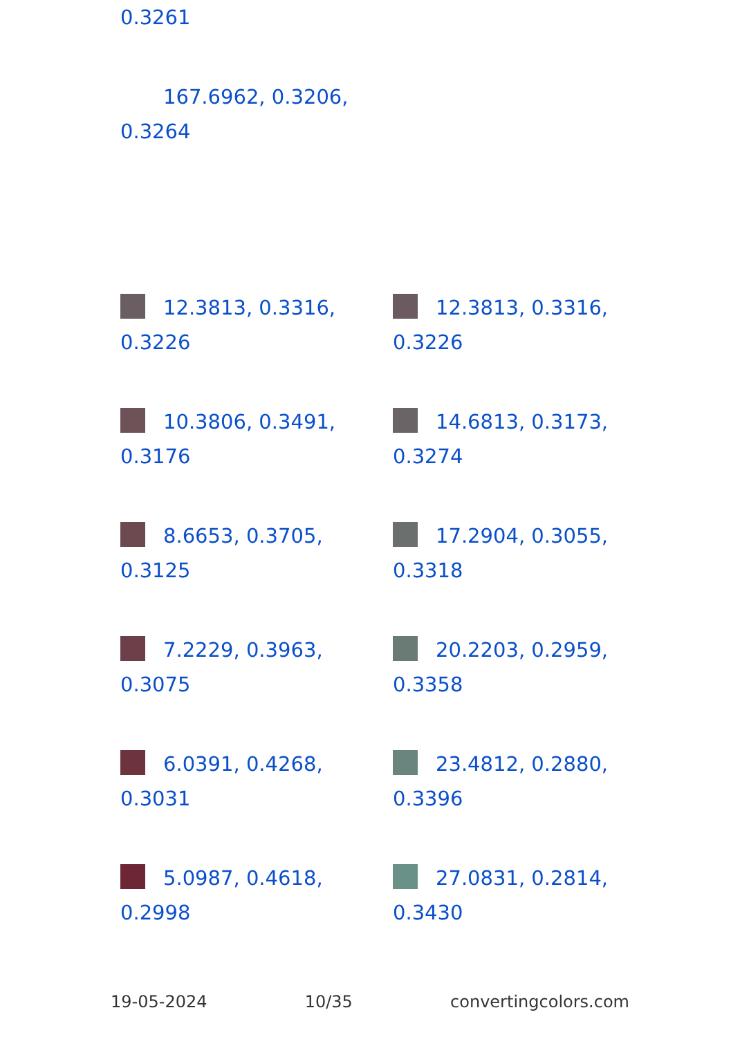0.3261
167.6962, 0.3206,
0.3264
12.3813, 0.3316,
0.3226
12.3813, 0.3316,
0.3226
10.3806, 0.3491,
0.3176
14.6813, 0.3173,
0.3274
8.6653, 0.3705,
0.3125
17.2904, 0.3055,
0.3318
7.2229, 0.3963,
0.3075
20.2203, 0.2959,
0.3358
6.0391, 0.4268,
0.3031
23.4812, 0.2880,
0.3396
5.0987, 0.4618,
0.2998
27.0831, 0.2814,
0.3430
19-05-2024 10/35 convertingcolors.com